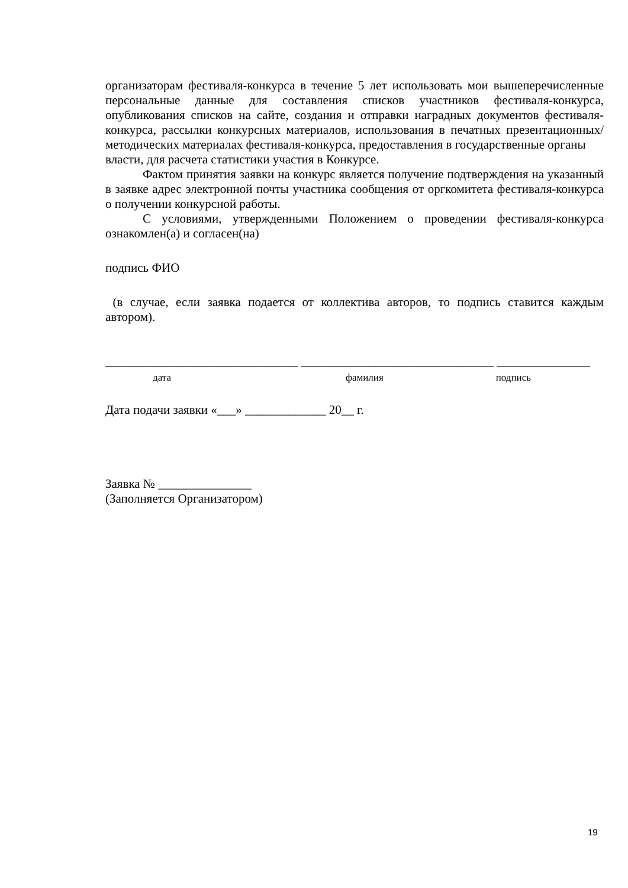организаторам фестиваля-конкурса в течение 5 лет использовать мои вышеперечисленные персональные данные для составления списков участников фестиваля-конкурса, опубликования списков на сайте, создания и отправки наградных документов фестиваля-конкурса, рассылки конкурсных материалов, использования в печатных презентационных/методических материалах фестиваля-конкурса, предоставления в государственные органы
власти, для расчета статистики участия в Конкурсе.
Фактом принятия заявки на конкурс является получение подтверждения на указанный в заявке адрес электронной почты участника сообщения от оргкомитета фестиваля-конкурса о получении конкурсной работы.
С условиями, утвержденными Положением о проведении фестиваля-конкурса ознакомлен(а) и согласен(на)
подпись ФИО
(в случае, если заявка подается от коллектива авторов, то подпись ставится каждым автором).
_______________________________ _______________________________ _______________
дата фамилия подпись
Дата подачи заявки «___» _____________ 20__ г.
Заявка № _______________
(Заполняется Организатором)
19